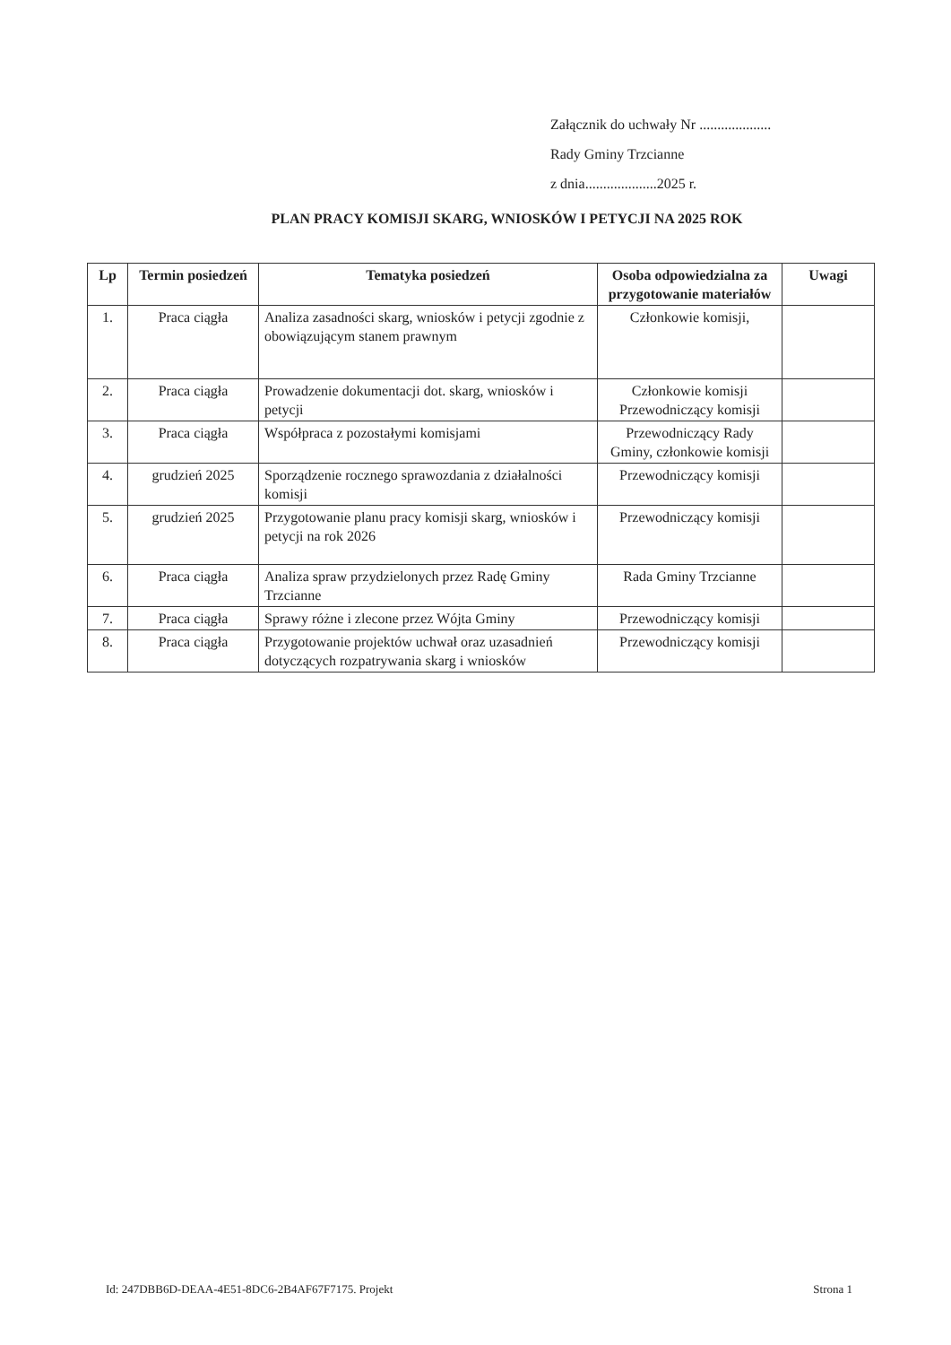Załącznik do uchwały Nr ....................
Rady Gminy Trzcianne
z dnia....................2025 r.
PLAN PRACY KOMISJI SKARG, WNIOSKÓW I PETYCJI NA 2025 ROK
| Lp | Termin posiedzeń | Tematyka posiedzeń | Osoba odpowiedzialna za przygotowanie materiałów | Uwagi |
| --- | --- | --- | --- | --- |
| 1. | Praca ciągła | Analiza zasadności skarg, wniosków i petycji zgodnie z obowiązującym stanem prawnym | Członkowie komisji, | |
| 2. | Praca ciągła | Prowadzenie dokumentacji dot. skarg, wniosków i petycji | Członkowie komisji Przewodniczący komisji | |
| 3. | Praca ciągła | Współpraca z pozostałymi komisjami | Przewodniczący Rady Gminy, członkowie komisji | |
| 4. | grudzień 2025 | Sporządzenie rocznego sprawozdania z działalności komisji | Przewodniczący komisji | |
| 5. | grudzień 2025 | Przygotowanie planu pracy komisji skarg, wniosków i petycji na rok 2026 | Przewodniczący komisji | |
| 6. | Praca ciągła | Analiza spraw przydzielonych przez Radę Gminy Trzcianne | Rada Gminy Trzcianne | |
| 7. | Praca ciągła | Sprawy różne i zlecone przez Wójta Gminy | Przewodniczący komisji | |
| 8. | Praca ciągła | Przygotowanie projektów uchwał oraz uzasadnień dotyczących rozpatrywania skarg i wniosków | Przewodniczący komisji | |
Id: 247DBB6D-DEAA-4E51-8DC6-2B4AF67F7175. Projekt Strona 1